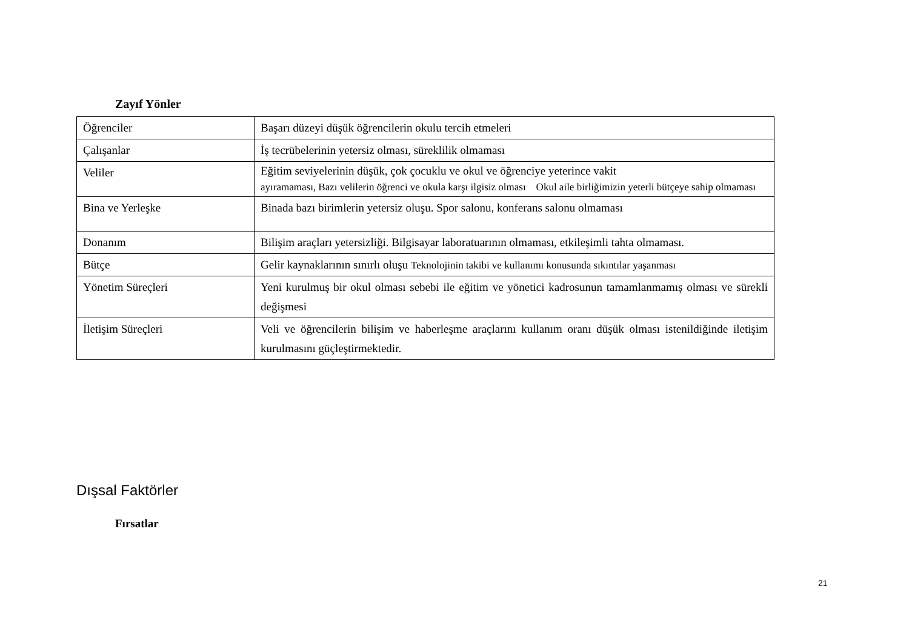Zayıf Yönler
| Öğrenciler | Başarı düzeyi düşük öğrencilerin okulu tercih etmeleri |
| Çalışanlar | İş tecrübelerinin yetersiz olması, süreklilik olmaması |
| Veliler | Eğitim seviyelerinin düşük, çok çocuklu ve okul ve öğrenciye yeterince vakit ayıramaması, Bazı velilerin öğrenci ve okula karşı ilgisiz olması Okul aile birliğimizin yeterli bütçeye sahip olmaması |
| Bina ve Yerleşke | Binada bazı birimlerin yetersiz oluşu. Spor salonu, konferans salonu olmaması |
| Donanım | Bilişim araçları yetersizliği. Bilgisayar laboratuarının olmaması, etkileşimli tahta olmaması. |
| Bütçe | Gelir kaynaklarının sınırlı oluşu Teknolojinin takibi ve kullanımı konusunda sıkıntılar yaşanması |
| Yönetim Süreçleri | Yeni kurulmuş bir okul olması sebebi ile eğitim ve yönetici kadrosunun tamamlanmamış olması ve sürekli değişmesi |
| İletişim Süreçleri | Veli ve öğrencilerin bilişim ve haberleşme araçlarını kullanım oranı düşük olması istenildiğinde iletişim kurulmasını güçleştirmektedir. |
Dışsal Faktörler
Fırsatlar
21